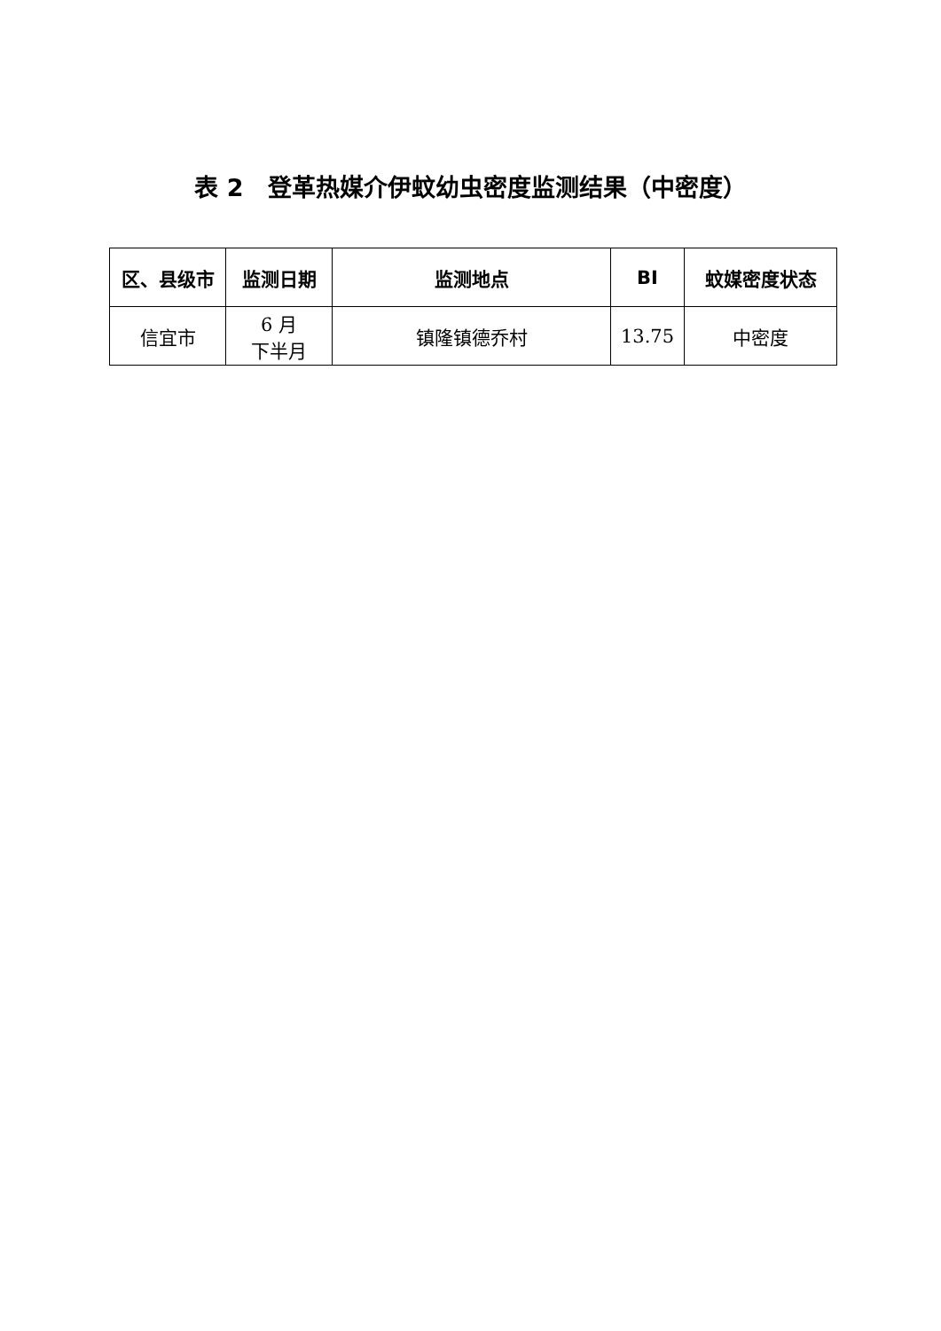表 2　登革热媒介伊蚊幼虫密度监测结果（中密度）
| 区、县级市 | 监测日期 | 监测地点 | BI | 蚊媒密度状态 |
| --- | --- | --- | --- | --- |
| 信宜市 | 6 月 下半月 | 镇隆镇德乔村 | 13.75 | 中密度 |